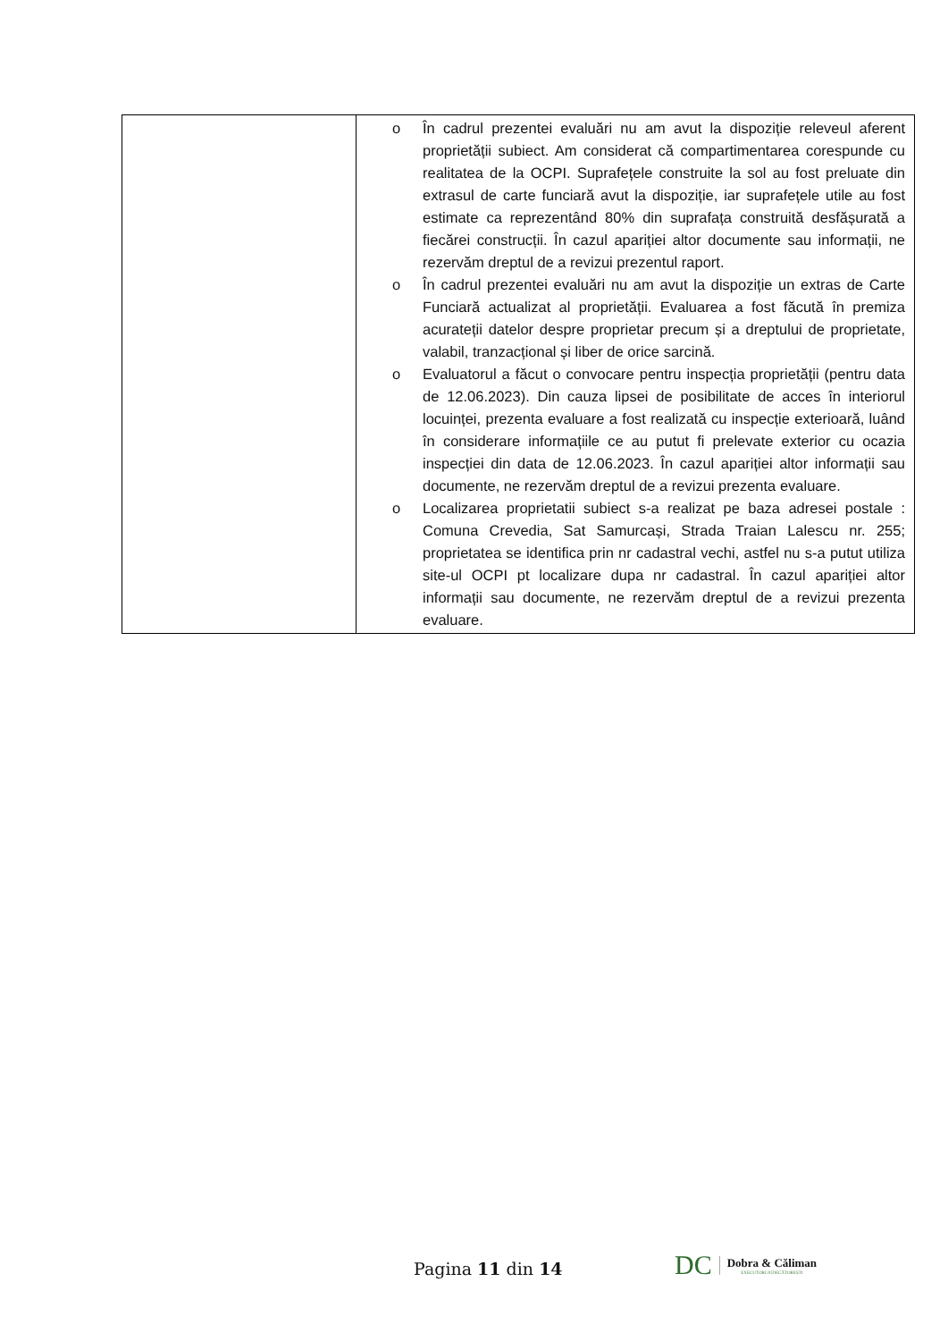| | o În cadrul prezentei evaluări nu am avut la dispoziție releveul aferent proprietății subiect. Am considerat că compartimentarea corespunde cu realitatea de la OCPI. Suprafețele construite la sol au fost preluate din extrasul de carte funciară avut la dispoziție, iar suprafețele utile au fost estimate ca reprezentând 80% din suprafața construită desfășurată a fiecărei construcții. În cazul apariției altor documente sau informații, ne rezervăm dreptul de a revizui prezentul raport. o În cadrul prezentei evaluări nu am avut la dispoziție un extras de Carte Funciară actualizat al proprietății. Evaluarea a fost făcută în premiza acurateții datelor despre proprietar precum și a dreptului de proprietate, valabil, tranzacțional și liber de orice sarcină. o Evaluatorul a făcut o convocare pentru inspecția proprietății (pentru data de 12.06.2023). Din cauza lipsei de posibilitate de acces în interiorul locuinței, prezenta evaluare a fost realizată cu inspecție exterioară, luând în considerare informațiile ce au putut fi prelevate exterior cu ocazia inspecției din data de 12.06.2023. În cazul apariției altor informații sau documente, ne rezervăm dreptul de a revizui prezenta evaluare. o Localizarea proprietatii subiect s-a realizat pe baza adresei postale : Comuna Crevedia, Sat Samurcași, Strada Traian Lalescu nr. 255; proprietatea se identifica prin nr cadastral vechi, astfel nu s-a putut utiliza site-ul OCPI pt localizare dupa nr cadastral. În cazul apariției altor informații sau documente, ne rezervăm dreptul de a revizui prezenta evaluare. |
Pagina 11 din 14
DC Dobra & Căliman
EXECUTORI JUDECĂTOREȘTI